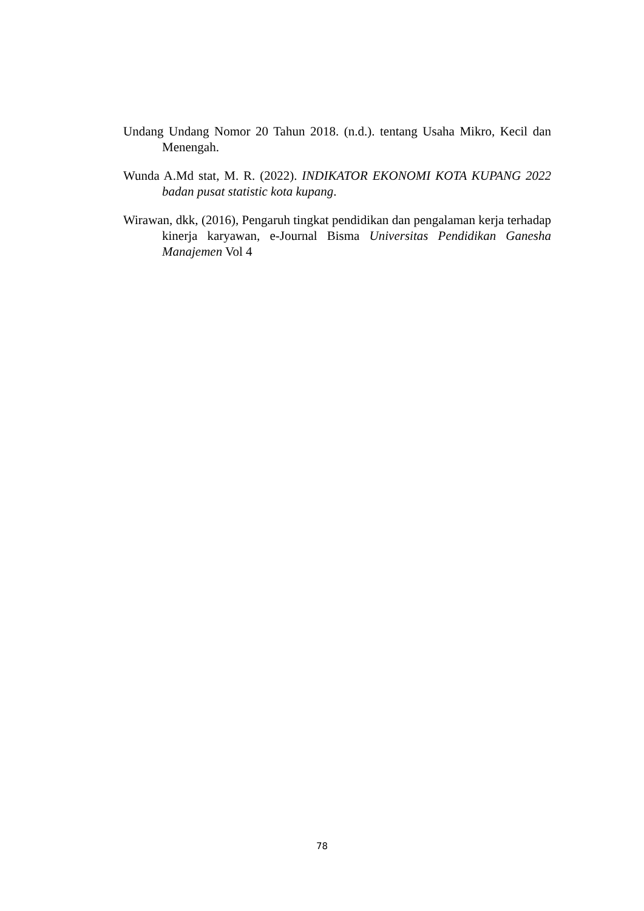Undang Undang Nomor 20 Tahun 2018. (n.d.). tentang Usaha Mikro, Kecil dan Menengah.
Wunda A.Md stat, M. R. (2022). INDIKATOR EKONOMI KOTA KUPANG 2022 badan pusat statistic kota kupang.
Wirawan, dkk, (2016), Pengaruh tingkat pendidikan dan pengalaman kerja terhadap kinerja karyawan, e-Journal Bisma Universitas Pendidikan Ganesha Manajemen Vol 4
78